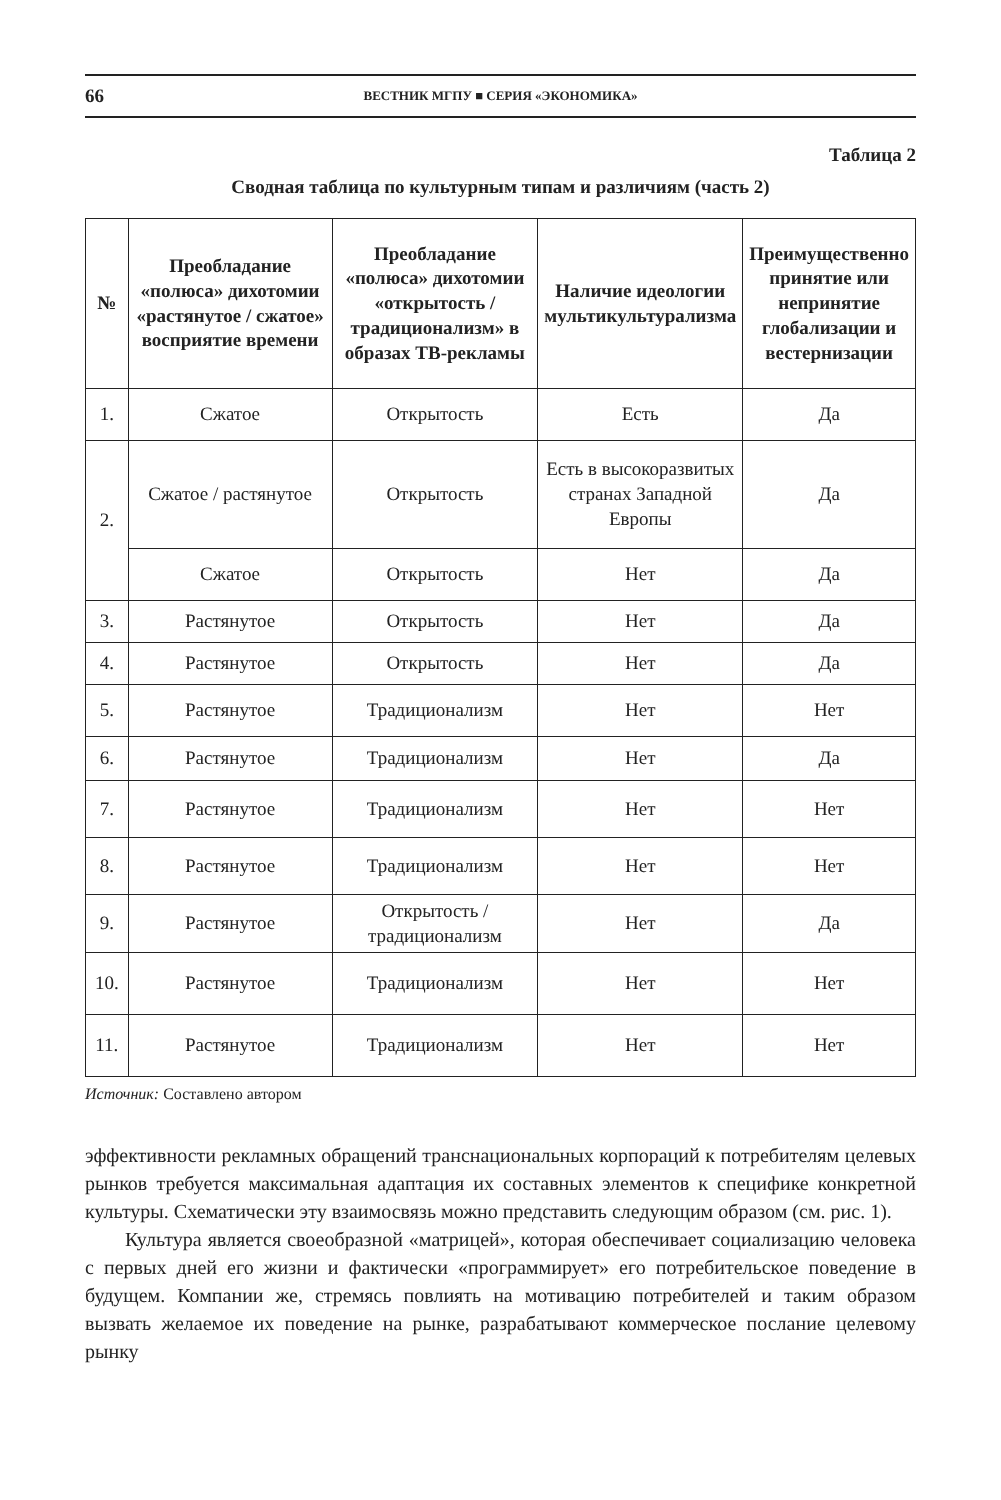66 ВЕСТНИК МГПУ ■ СЕРИЯ «ЭКОНОМИКА»
Таблица 2
Сводная таблица по культурным типам и различиям (часть 2)
| № | Преобладание «полюса» дихотомии «растянутое / сжатое» восприятие времени | Преобладание «полюса» дихотомии «открытость / традиционализм» в образах ТВ-рекламы | Наличие идеологии мультикультурализма | Преимущественно принятие или непринятие глобализации и вестернизации |
| --- | --- | --- | --- | --- |
| 1. | Сжатое | Открытость | Есть | Да |
| 2. | Сжатое / растянутое | Открытость | Есть в высокоразвитых странах Западной Европы | Да |
| | Сжатое | Открытость | Нет | Да |
| 3. | Растянутое | Открытость | Нет | Да |
| 4. | Растянутое | Открытость | Нет | Да |
| 5. | Растянутое | Традиционализм | Нет | Нет |
| 6. | Растянутое | Традиционализм | Нет | Да |
| 7. | Растянутое | Традиционализм | Нет | Нет |
| 8. | Растянутое | Традиционализм | Нет | Нет |
| 9. | Растянутое | Открытость / традиционализм | Нет | Да |
| 10. | Растянутое | Традиционализм | Нет | Нет |
| 11. | Растянутое | Традиционализм | Нет | Нет |
Источник: Составлено автором
эффективности рекламных обращений транснациональных корпораций к потребителям целевых рынков требуется максимальная адаптация их составных элементов к специфике конкретной культуры. Схематически эту взаимосвязь можно представить следующим образом (см. рис. 1).
Культура является своеобразной «матрицей», которая обеспечивает социализацию человека с первых дней его жизни и фактически «программирует» его потребительское поведение в будущем. Компании же, стремясь повлиять на мотивацию потребителей и таким образом вызвать желаемое их поведение на рынке, разрабатывают коммерческое послание целевому рынку